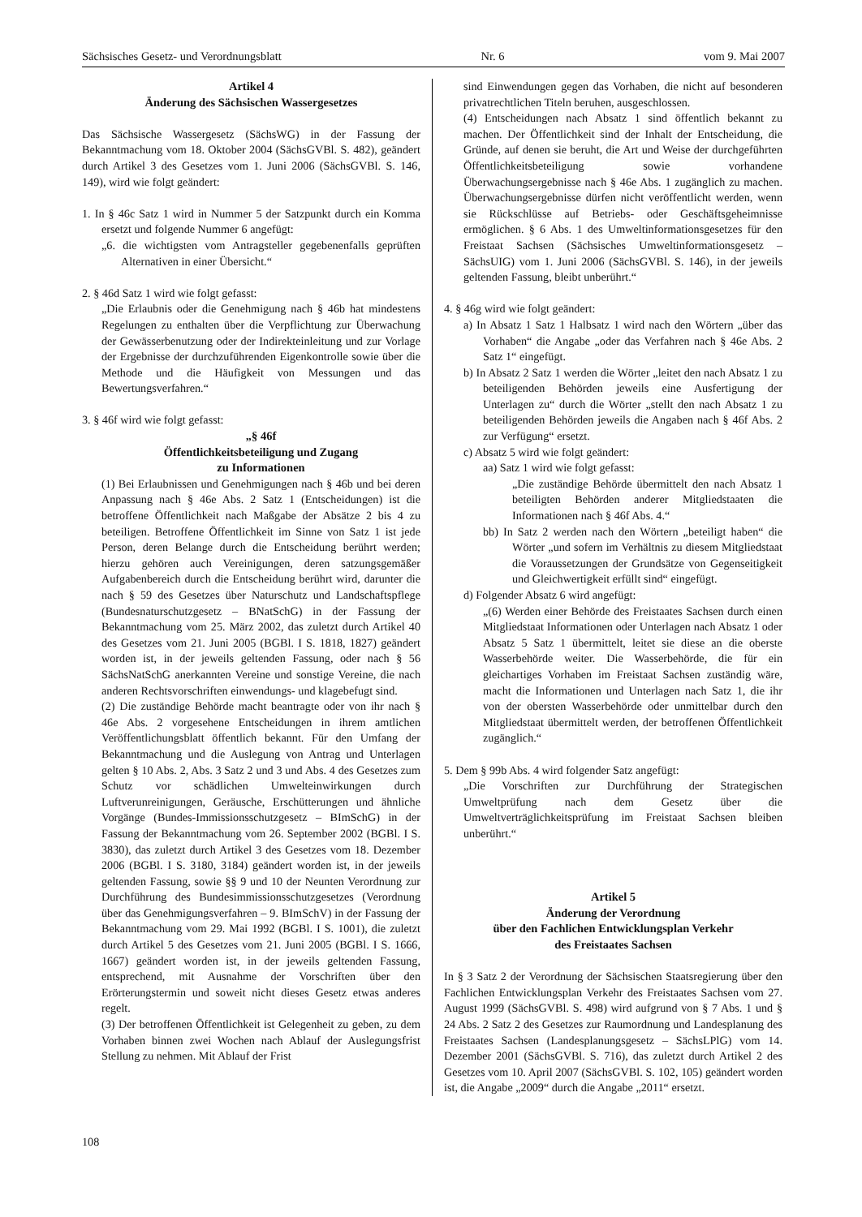Sächsisches Gesetz- und Verordnungsblatt Nr. 6 vom 9. Mai 2007
Artikel 4
Änderung des Sächsischen Wassergesetzes
Das Sächsische Wassergesetz (SächsWG) in der Fassung der Bekanntmachung vom 18. Oktober 2004 (SächsGVBl. S. 482), geändert durch Artikel 3 des Gesetzes vom 1. Juni 2006 (SächsGVBl. S. 146, 149), wird wie folgt geändert:
1. In § 46c Satz 1 wird in Nummer 5 der Satzpunkt durch ein Komma ersetzt und folgende Nummer 6 angefügt:
„6. die wichtigsten vom Antragsteller gegebenenfalls geprüften Alternativen in einer Übersicht.“
2. § 46d Satz 1 wird wie folgt gefasst:
„Die Erlaubnis oder die Genehmigung nach § 46b hat mindestens Regelungen zu enthalten über die Verpflichtung zur Überwachung der Gewässerbenutzung oder der Indirekteinleitung und zur Vorlage der Ergebnisse der durchzuführenden Eigenkontrolle sowie über die Methode und die Häufigkeit von Messungen und das Bewertungsverfahren.“
3. § 46f wird wie folgt gefasst:
„§ 46f
Öffentlichkeitsbeteiligung und Zugang
zu Informationen
(1) Bei Erlaubnissen und Genehmigungen nach § 46b und bei deren Anpassung nach § 46e Abs. 2 Satz 1 (Entscheidungen) ist die betroffene Öffentlichkeit nach Maßgabe der Absätze 2 bis 4 zu beteiligen. Betroffene Öffentlichkeit im Sinne von Satz 1 ist jede Person, deren Belange durch die Entscheidung berührt werden; hierzu gehören auch Vereinigungen, deren satzungsgemäßer Aufgabenbereich durch die Entscheidung berührt wird, darunter die nach § 59 des Gesetzes über Naturschutz und Landschaftspflege (Bundesnaturschutzgesetz – BNatSchG) in der Fassung der Bekanntmachung vom 25. März 2002, das zuletzt durch Artikel 40 des Gesetzes vom 21. Juni 2005 (BGBl. I S. 1818, 1827) geändert worden ist, in der jeweils geltenden Fassung, oder nach § 56 SächsNatSchG anerkannten Vereine und sonstige Vereine, die nach anderen Rechtsvorschriften einwendungs- und klagebefugt sind.
(2) Die zuständige Behörde macht beantragte oder von ihr nach § 46e Abs. 2 vorgesehene Entscheidungen in ihrem amtlichen Veröffentlichungsblatt öffentlich bekannt. Für den Umfang der Bekanntmachung und die Auslegung von Antrag und Unterlagen gelten § 10 Abs. 2, Abs. 3 Satz 2 und 3 und Abs. 4 des Gesetzes zum Schutz vor schädlichen Umwelteinwirkungen durch Luftverunreinigungen, Geräusche, Erschütterungen und ähnliche Vorgänge (Bundes-Immissionsschutzgesetz – BImSchG) in der Fassung der Bekanntmachung vom 26. September 2002 (BGBl. I S. 3830), das zuletzt durch Artikel 3 des Gesetzes vom 18. Dezember 2006 (BGBl. I S. 3180, 3184) geändert worden ist, in der jeweils geltenden Fassung, sowie §§ 9 und 10 der Neunten Verordnung zur Durchführung des Bundesimmissionsschutzgesetzes (Verordnung über das Genehmigungsverfahren – 9. BImSchV) in der Fassung der Bekanntmachung vom 29. Mai 1992 (BGBl. I S. 1001), die zuletzt durch Artikel 5 des Gesetzes vom 21. Juni 2005 (BGBl. I S. 1666, 1667) geändert worden ist, in der jeweils geltenden Fassung, entsprechend, mit Ausnahme der Vorschriften über den Erörterungstermin und soweit nicht dieses Gesetz etwas anderes regelt.
(3) Der betroffenen Öffentlichkeit ist Gelegenheit zu geben, zu dem Vorhaben binnen zwei Wochen nach Ablauf der Auslegungsfrist Stellung zu nehmen. Mit Ablauf der Frist
sind Einwendungen gegen das Vorhaben, die nicht auf besonderen privatrechtlichen Titeln beruhen, ausgeschlossen.
(4) Entscheidungen nach Absatz 1 sind öffentlich bekannt zu machen. Der Öffentlichkeit sind der Inhalt der Entscheidung, die Gründe, auf denen sie beruht, die Art und Weise der durchgeführten Öffentlichkeitsbeteiligung sowie vorhandene Überwachungsergebnisse nach § 46e Abs. 1 zugänglich zu machen. Überwachungsergebnisse dürfen nicht veröffentlicht werden, wenn sie Rückschlüsse auf Betriebs- oder Geschäftsgeheimnisse ermöglichen. § 6 Abs. 1 des Umweltinformationsgesetzes für den Freistaat Sachsen (Sächsisches Umweltinformationsgesetz – SächsUIG) vom 1. Juni 2006 (SächsGVBl. S. 146), in der jeweils geltenden Fassung, bleibt unberührt.“
4. § 46g wird wie folgt geändert:
a) In Absatz 1 Satz 1 Halbsatz 1 wird nach den Wörtern „über das Vorhaben“ die Angabe „oder das Verfahren nach § 46e Abs. 2 Satz 1“ eingefügt.
b) In Absatz 2 Satz 1 werden die Wörter „leitet den nach Absatz 1 zu beteiligenden Behörden jeweils eine Ausfertigung der Unterlagen zu“ durch die Wörter „stellt den nach Absatz 1 zu beteiligenden Behörden jeweils die Angaben nach § 46f Abs. 2 zur Verfügung“ ersetzt.
c) Absatz 5 wird wie folgt geändert:
aa) Satz 1 wird wie folgt gefasst:
„Die zuständige Behörde übermittelt den nach Absatz 1 beteiligten Behörden anderer Mitgliedstaaten die Informationen nach § 46f Abs. 4.“
bb) In Satz 2 werden nach den Wörtern „beteiligt haben“ die Wörter „und sofern im Verhältnis zu diesem Mitgliedstaat die Voraussetzungen der Grundsätze von Gegenseitigkeit und Gleichwertigkeit erfüllt sind“ eingefügt.
d) Folgender Absatz 6 wird angefügt:
„(6) Werden einer Behörde des Freistaates Sachsen durch einen Mitgliedstaat Informationen oder Unterlagen nach Absatz 1 oder Absatz 5 Satz 1 übermittelt, leitet sie diese an die oberste Wasserbehörde weiter. Die Wasserbehörde, die für ein gleichartiges Vorhaben im Freistaat Sachsen zuständig wäre, macht die Informationen und Unterlagen nach Satz 1, die ihr von der obersten Wasserbehörde oder unmittelbar durch den Mitgliedstaat übermittelt werden, der betroffenen Öffentlichkeit zugänglich.“
5. Dem § 99b Abs. 4 wird folgender Satz angefügt:
„Die Vorschriften zur Durchführung der Strategischen Umweltprüfung nach dem Gesetz über die Umweltverträglichkeitsprüfung im Freistaat Sachsen bleiben unberührt.“
Artikel 5
Änderung der Verordnung
über den Fachlichen Entwicklungsplan Verkehr
des Freistaates Sachsen
In § 3 Satz 2 der Verordnung der Sächsischen Staatsregierung über den Fachlichen Entwicklungsplan Verkehr des Freistaates Sachsen vom 27. August 1999 (SächsGVBl. S. 498) wird aufgrund von § 7 Abs. 1 und § 24 Abs. 2 Satz 2 des Gesetzes zur Raumordnung und Landesplanung des Freistaates Sachsen (Landesplanungsgesetz – SächsLPlG) vom 14. Dezember 2001 (SächsGVBl. S. 716), das zuletzt durch Artikel 2 des Gesetzes vom 10. April 2007 (SächsGVBl. S. 102, 105) geändert worden ist, die Angabe „2009“ durch die Angabe „2011“ ersetzt.
108